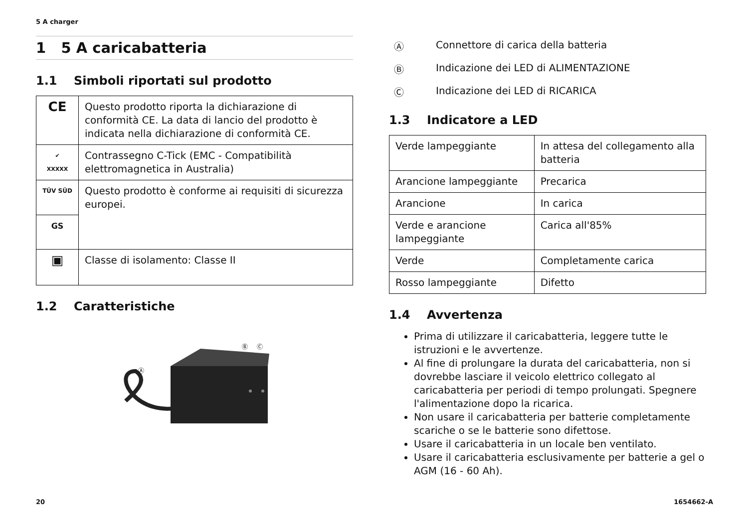5 A charger
1 5 A caricabatteria
1.1 Simboli riportati sul prodotto
| CE | Questo prodotto riporta la dichiarazione di conformità CE. La data di lancio del prodotto è indicata nella dichiarazione di conformità CE. |
| ✔ XXXXX | Contrassegno C-Tick (EMC - Compatibilità elettromagnetica in Australia) |
| TÜV SÜD | Questo prodotto è conforme ai requisiti di sicurezza europei. |
| GS | |
| ▣ | Classe di isolamento: Classe II |
1.2 Caratteristiche
Ⓐ
Ⓑ
Ⓒ
Ⓐ Connettore di carica della batteria
Ⓑ Indicazione dei LED di ALIMENTAZIONE
Ⓒ Indicazione dei LED di RICARICA
1.3 Indicatore a LED
| Verde lampeggiante | In attesa del collegamento alla batteria |
| Arancione lampeggiante | Precarica |
| Arancione | In carica |
| Verde e arancione lampeggiante | Carica all'85% |
| Verde | Completamente carica |
| Rosso lampeggiante | Difetto |
1.4 Avvertenza
Prima di utilizzare il caricabatteria, leggere tutte le istruzioni e le avvertenze.
Al fine di prolungare la durata del caricabatteria, non si dovrebbe lasciare il veicolo elettrico collegato al caricabatteria per periodi di tempo prolungati. Spegnere l'alimentazione dopo la ricarica.
Non usare il caricabatteria per batterie completamente scariche o se le batterie sono difettose.
Usare il caricabatteria in un locale ben ventilato.
Usare il caricabatteria esclusivamente per batterie a gel o AGM (16 - 60 Ah).
20 1654662-A